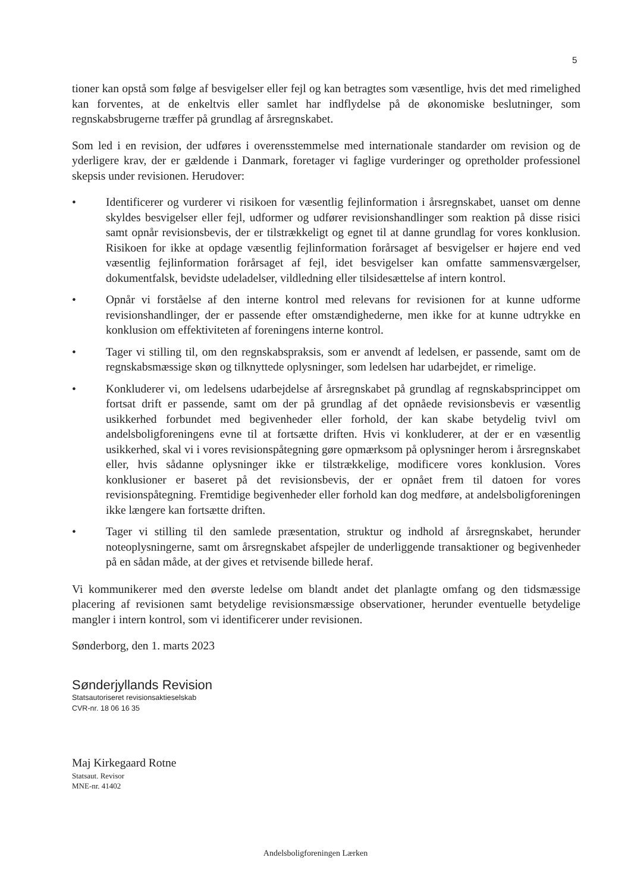5
tioner kan opstå som følge af besvigelser eller fejl og kan betragtes som væsentlige, hvis det med rimelighed kan forventes, at de enkeltvis eller samlet har indflydelse på de økonomiske beslutninger, som regnskabsbrugerne træffer på grundlag af årsregnskabet.
Som led i en revision, der udføres i overensstemmelse med internationale standarder om revision og de yderligere krav, der er gældende i Danmark, foretager vi faglige vurderinger og opretholder professionel skepsis under revisionen. Herudover:
• Identificerer og vurderer vi risikoen for væsentlig fejlinformation i årsregnskabet, uanset om denne skyldes besvigelser eller fejl, udformer og udfører revisionshandlinger som reaktion på disse risici samt opnår revisionsbevis, der er tilstrækkeligt og egnet til at danne grundlag for vores konklusion. Risikoen for ikke at opdage væsentlig fejlinformation forårsaget af besvigelser er højere end ved væsentlig fejlinformation forårsaget af fejl, idet besvigelser kan omfatte sammensværgelser, dokumentfalsk, bevidste udeladelser, vildledning eller tilsidesættelse af intern kontrol.
• Opnår vi forståelse af den interne kontrol med relevans for revisionen for at kunne udforme revisionshandlinger, der er passende efter omstændighederne, men ikke for at kunne udtrykke en konklusion om effektiviteten af foreningens interne kontrol.
• Tager vi stilling til, om den regnskabspraksis, som er anvendt af ledelsen, er passende, samt om de regnskabsmæssige skøn og tilknyttede oplysninger, som ledelsen har udarbejdet, er rimelige.
• Konkluderer vi, om ledelsens udarbejdelse af årsregnskabet på grundlag af regnskabsprincippet om fortsat drift er passende, samt om der på grundlag af det opnåede revisionsbevis er væsentlig usikkerhed forbundet med begivenheder eller forhold, der kan skabe betydelig tvivl om andelsboligforeningens evne til at fortsætte driften. Hvis vi konkluderer, at der er en væsentlig usikkerhed, skal vi i vores revisionspåtegning gøre opmærksom på oplysninger herom i årsregnskabet eller, hvis sådanne oplysninger ikke er tilstrækkelige, modificere vores konklusion. Vores konklusioner er baseret på det revisionsbevis, der er opnået frem til datoen for vores revisionspåtegning. Fremtidige begivenheder eller forhold kan dog medføre, at andelsboligforeningen ikke længere kan fortsætte driften.
• Tager vi stilling til den samlede præsentation, struktur og indhold af årsregnskabet, herunder noteoplysningerne, samt om årsregnskabet afspejler de underliggende transaktioner og begivenheder på en sådan måde, at der gives et retvisende billede heraf.
Vi kommunikerer med den øverste ledelse om blandt andet det planlagte omfang og den tidsmæssige placering af revisionen samt betydelige revisionsmæssige observationer, herunder eventuelle betydelige mangler i intern kontrol, som vi identificerer under revisionen.
Sønderborg, den 1. marts 2023
Sønderjyllands Revision
Statsautoriseret revisionsaktieselskab
CVR-nr. 18 06 16 35
Maj Kirkegaard Rotne
Statsaut. Revisor
MNE-nr. 41402
Andelsboligforeningen Lærken